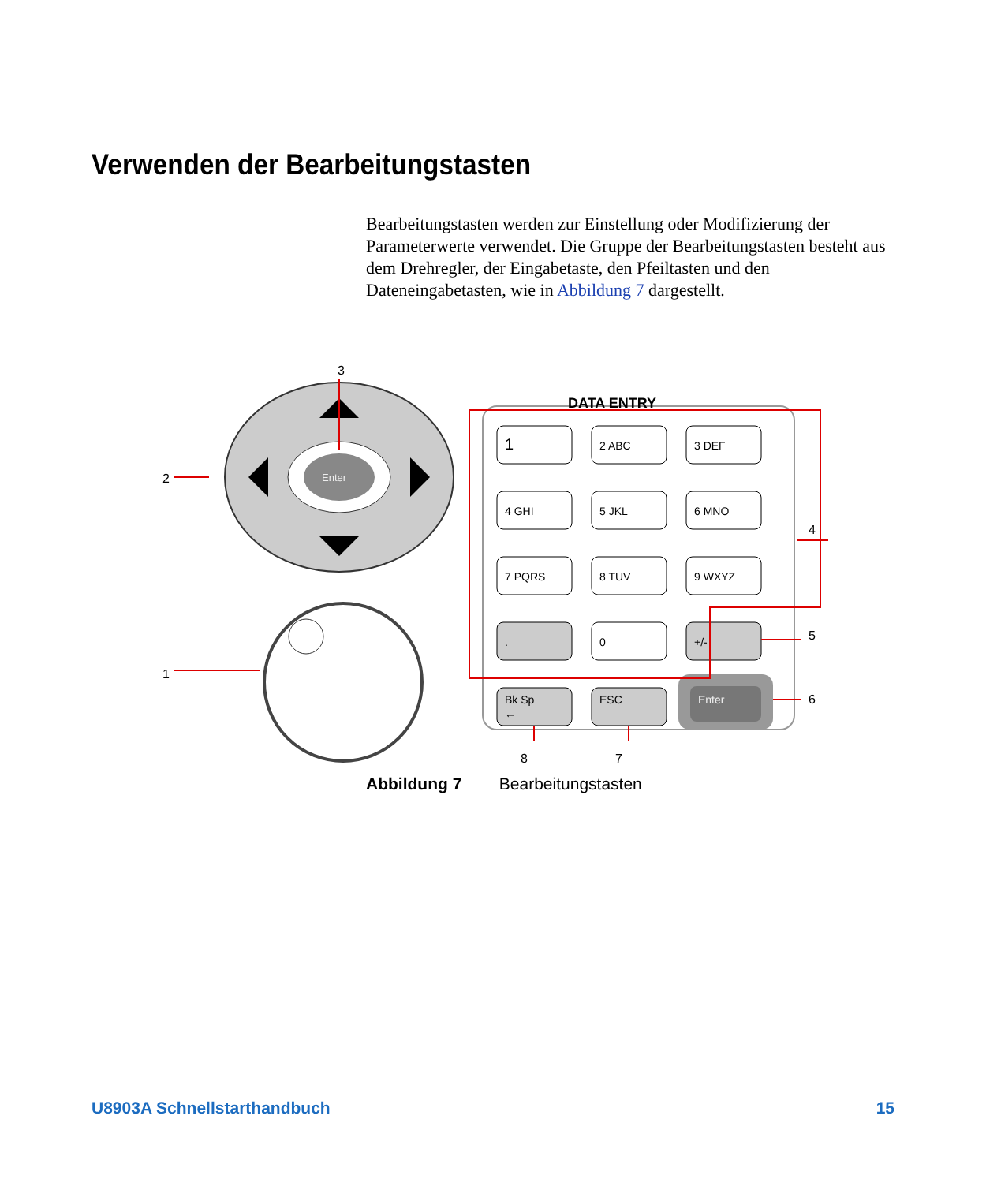Verwenden der Bearbeitungstasten
Bearbeitungstasten werden zur Einstellung oder Modifizierung der Parameterwerte verwendet. Die Gruppe der Bearbeitungstasten besteht aus dem Drehregler, der Eingabetaste, den Pfeiltasten und den Dateneingabetasten, wie in Abbildung 7 dargestellt.
3
2
1
4
5
6
8
7
Enter
DATA ENTRY
1
2 ABC
3 DEF
4 GHI
5 JKL
6 MNO
7 PQRS
8 TUV
9 WXYZ
.
0
+/-
Bk Sp
←
ESC
Enter
Abbildung 7 Bearbeitungstasten
U8903A Schnellstarthandbuch 15